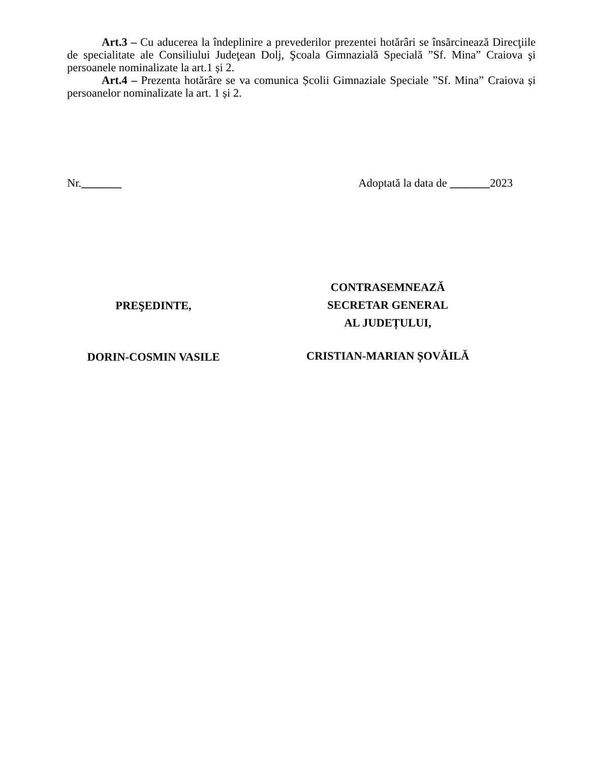Art.3 – Cu aducerea la îndeplinire a prevederilor prezentei hotărâri se însărcinează Direcţiile de specialitate ale Consiliului Judeţean Dolj, Şcoala Gimnazială Specială ”Sf. Mina” Craiova şi persoanele nominalizate la art.1 și 2.
Art.4 – Prezenta hotărâre se va comunica Școlii Gimnaziale Speciale ”Sf. Mina” Craiova și persoanelor nominalizate la art. 1 și 2.
Nr._______ Adoptată la data de _______2023
PREŞEDINTE,
DORIN-COSMIN VASILE
CONTRASEMNEAZĂ
SECRETAR GENERAL
AL JUDEȚULUI,
CRISTIAN-MARIAN ȘOVĂILĂ